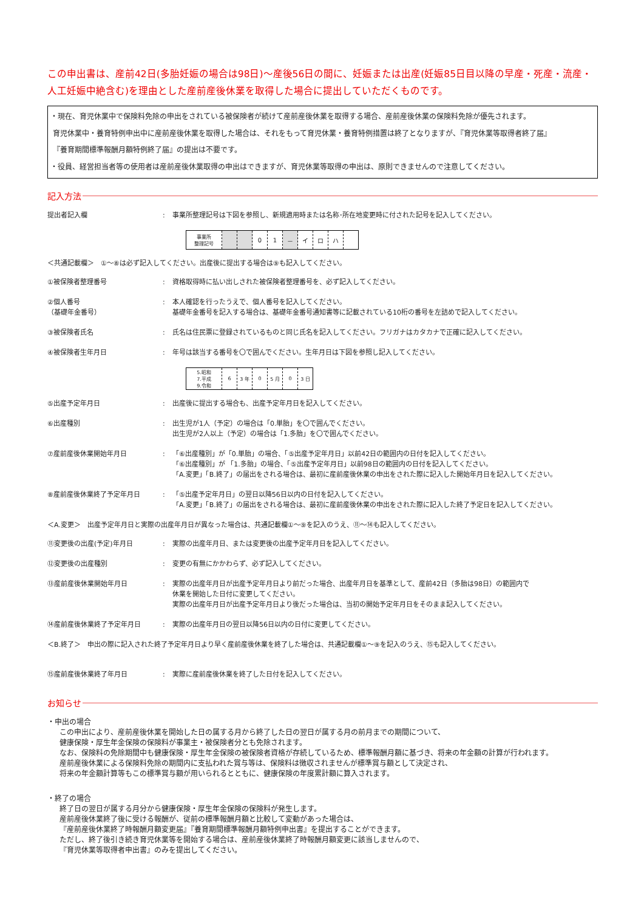この申出書は、産前42日(多胎妊娠の場合は98日)～産後56日の間に、妊娠または出産(妊娠85日目以降の早産・死産・流産・人工妊娠中絶含む)を理由とした産前産後休業を取得した場合に提出していただくものです。
・現在、育児休業中で保険料免除の申出をされている被保険者が続けて産前産後休業を取得する場合、産前産後休業の保険料免除が優先されます。
育児休業中・養育特例申出中に産前産後休業を取得した場合は、それをもって育児休業・養育特例措置は終了となりますが、『育児休業等取得者終了届』
『養育期間標準報酬月額特例終了届』の提出は不要です。
・役員、経営担当者等の使用者は産前産後休業取得の申出はできますが、育児休業等取得の申出は、原則できませんので注意してください。
記入方法
提出者記入欄 : 事業所整理記号は下図を参照し、新規適用時または名称･所在地変更時に付された記号を記入してください。
| 事業所 整理記号 | | | 0 | 1 | － | イ | ロ | ハ | |
＜共通記載欄＞　①～⑧は必ず記入してください。出産後に提出する場合は⑨も記入してください。
①被保険者整理番号 : 資格取得時に払い出しされた被保険者整理番号を、必ず記入してください。
②個人番号
（基礎年金番号）
: 本人確認を行ったうえで、個人番号を記入してください。
基礎年金番号を記入する場合は、基礎年金番号通知書等に記載されている10桁の番号を左詰めで記入してください。
③被保険者氏名 : 氏名は住民票に登録されているものと同じ氏名を記入してください。フリガナはカタカナで正確に記入してください。
④被保険者生年月日 : 年号は該当する番号を〇で囲んでください。生年月日は下図を参照し記入してください。
| 5.昭和 7.平成 9.令和 | 6 | 3 年 | 0 | 5 月 | 0 | 3 日 |
⑤出産予定年月日 : 出産後に提出する場合も、出産予定年月日を記入してください。
⑥出産種別 : 出生児が1人（予定）の場合は「0.単胎」を〇で囲んでください。
出生児が2人以上（予定）の場合は「1.多胎」を〇で囲んでください。
⑦産前産後休業開始年月日 : 「⑥出産種別」が「0.単胎」の場合、「⑤出産予定年月日」以前42日の範囲内の日付を記入してください。
「⑥出産種別」が 「1.多胎」の場合、「⑤出産予定年月日」以前98日の範囲内の日付を記入してください。
「A.変更」「B.終了」の届出をされる場合は、最初に産前産後休業の申出をされた際に記入した開始年月日を記入してください。
⑧産前産後休業終了予定年月日 : 「⑤出産予定年月日」の翌日以降56日以内の日付を記入してください。
「A.変更」「B.終了」の届出をされる場合は、最初に産前産後休業の申出をされた際に記入した終了予定日を記入してください。
＜A.変更＞　出産予定年月日と実際の出産年月日が異なった場合は、共通記載欄①～⑨を記入のうえ、⑪～⑭も記入してください。
⑪変更後の出産(予定)年月日 : 実際の出産年月日、または変更後の出産予定年月日を記入してください。
⑫変更後の出産種別 : 変更の有無にかかわらず、必ず記入してください。
⑬産前産後休業開始年月日 : 実際の出産年月日が出産予定年月日より前だった場合、出産年月日を基準として、産前42日（多胎は98日）の範囲内で
休業を開始した日付に変更してください。
実際の出産年月日が出産予定年月日より後だった場合は、当初の開始予定年月日をそのまま記入してください。
⑭産前産後休業終了予定年月日 : 実際の出産年月日の翌日以降56日以内の日付に変更してください。
＜B.終了＞　申出の際に記入された終了予定年月日より早く産前産後休業を終了した場合は、共通記載欄①～⑨を記入のうえ、⑮も記入してください。
⑮産前産後休業終了年月日 : 実際に産前産後休業を終了した日付を記入してください。
お知らせ
・申出の場合
この申出により、産前産後休業を開始した日の属する月から終了した日の翌日が属する月の前月までの期間について、
健康保険・厚生年金保険の保険料が事業主・被保険者分とも免除されます。
なお、保険料の免除期間中も健康保険・厚生年金保険の被保険者資格が存続しているため、標準報酬月額に基づき、将来の年金額の計算が行われます。
産前産後休業による保険料免除の期間内に支払われた賞与等は、保険料は徴収されませんが標準賞与額として決定され、
将来の年金額計算等もこの標準賞与額が用いられるとともに、健康保険の年度累計額に算入されます。
・終了の場合
終了日の翌日が属する月分から健康保険・厚生年金保険の保険料が発生します。
産前産後休業終了後に受ける報酬が、従前の標準報酬月額と比較して変動があった場合は、
『産前産後休業終了時報酬月額変更届』『養育期間標準報酬月額特例申出書』を提出することができます。
ただし、終了後引き続き育児休業等を開始する場合は、産前産後休業終了時報酬月額変更に該当しませんので、
『育児休業等取得者申出書』のみを提出してください。